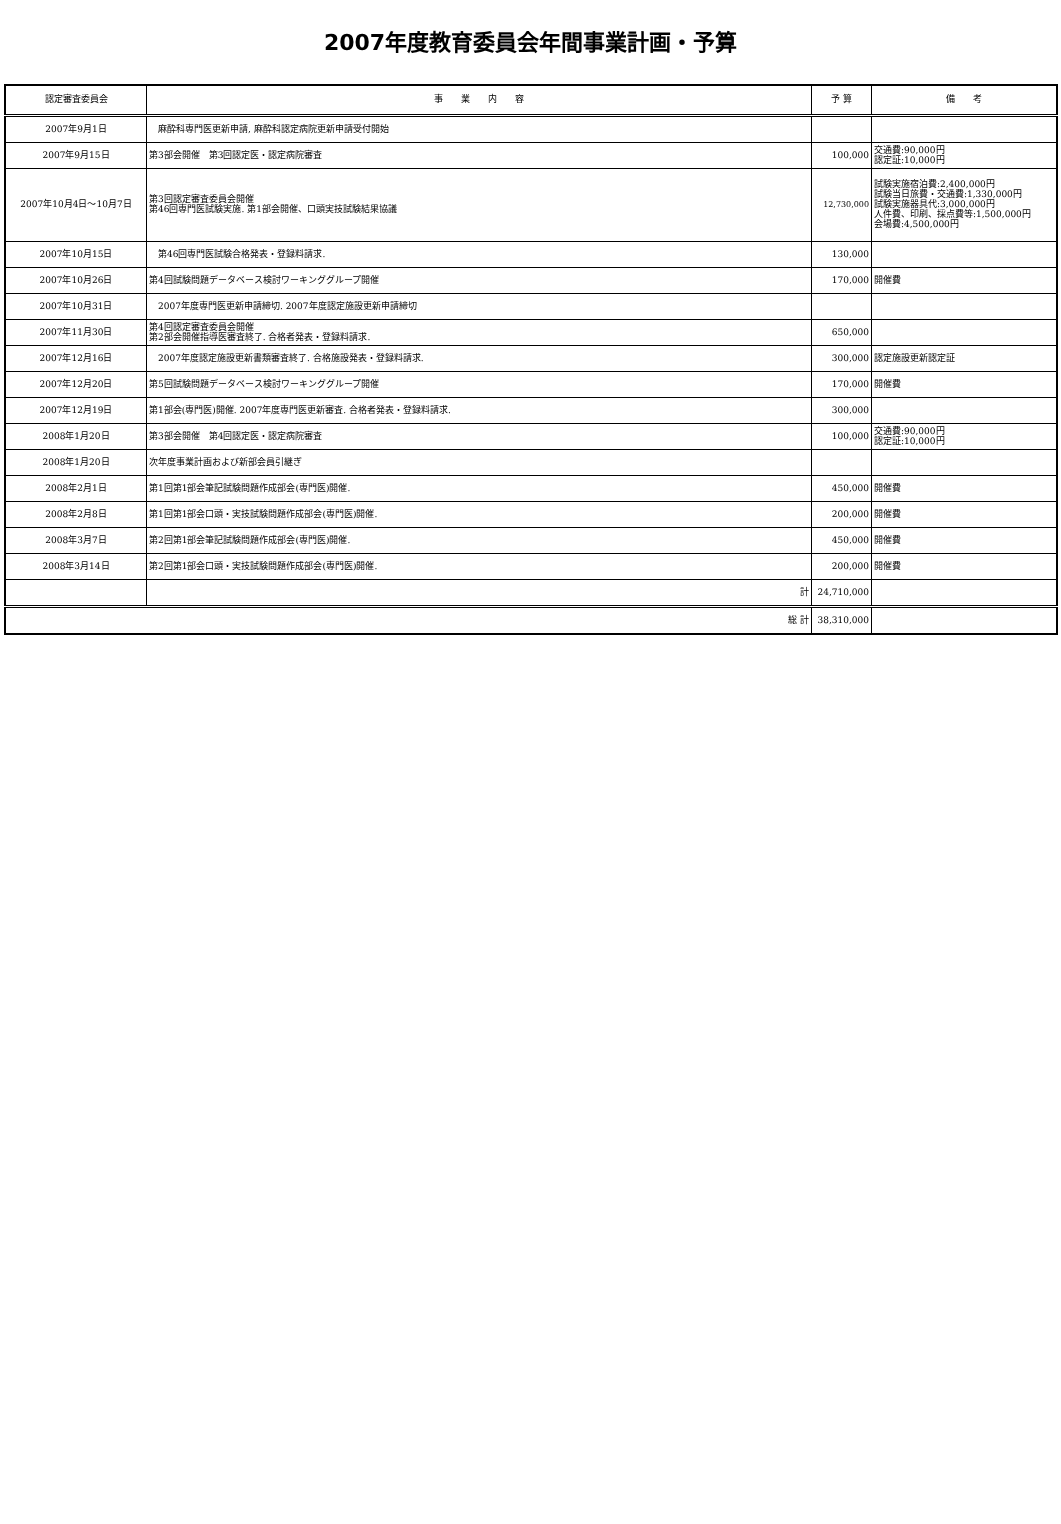2007年度教育委員会年間事業計画・予算
| 認定審査委員会 | 事 業 内 容 | 予 算 | 備 考 |
| --- | --- | --- | --- |
| 2007年9月1日 | 麻酔科専門医更新申請, 麻酔科認定病院更新申請受付開始 | | |
| 2007年9月15日 | 第3部会開催 第3回認定医・認定病院審査 | 100,000 | 交通費:90,000円 認定証:10,000円 |
| 2007年10月4日～10月7日 | 第3回認定審査委員会開催 第46回専門医試験実施. 第1部会開催、口頭実技試験結果協議 | 12,730,000 | 試験実施宿泊費:2,400,000円 試験当日旅費・交通費:1,330,000円 試験実施器具代:3,000,000円 人件費、印刷、採点費等:1,500,000円 会場費:4,500,000円 |
| 2007年10月15日 | 第46回専門医試験合格発表・登録料請求. | 130,000 | |
| 2007年10月26日 | 第4回試験問題データベース検討ワーキンググループ開催 | 170,000 | 開催費 |
| 2007年10月31日 | 2007年度専門医更新申請締切. 2007年度認定施設更新申請締切 | | |
| 2007年11月30日 | 第4回認定審査委員会開催 第2部会開催指導医審査終了. 合格者発表・登録料請求. | 650,000 | |
| 2007年12月16日 | 2007年度認定施設更新書類審査終了. 合格施設発表・登録料請求. | 300,000 | 認定施設更新認定証 |
| 2007年12月20日 | 第5回試験問題データベース検討ワーキンググループ開催 | 170,000 | 開催費 |
| 2007年12月19日 | 第1部会(専門医)開催. 2007年度専門医更新審査. 合格者発表・登録料請求. | 300,000 | |
| 2008年1月20日 | 第3部会開催 第4回認定医・認定病院審査 | 100,000 | 交通費:90,000円 認定証:10,000円 |
| 2008年1月20日 | 次年度事業計画および新部会員引継ぎ | | |
| 2008年2月1日 | 第1回第1部会筆記試験問題作成部会(専門医)開催. | 450,000 | 開催費 |
| 2008年2月8日 | 第1回第1部会口頭・実技試験問題作成部会(専門医)開催. | 200,000 | 開催費 |
| 2008年3月7日 | 第2回第1部会筆記試験問題作成部会(専門医)開催. | 450,000 | 開催費 |
| 2008年3月14日 | 第2回第1部会口頭・実技試験問題作成部会(専門医)開催. | 200,000 | 開催費 |
| | 計 | 24,710,000 | |
| 総 計 | | 38,310,000 | |